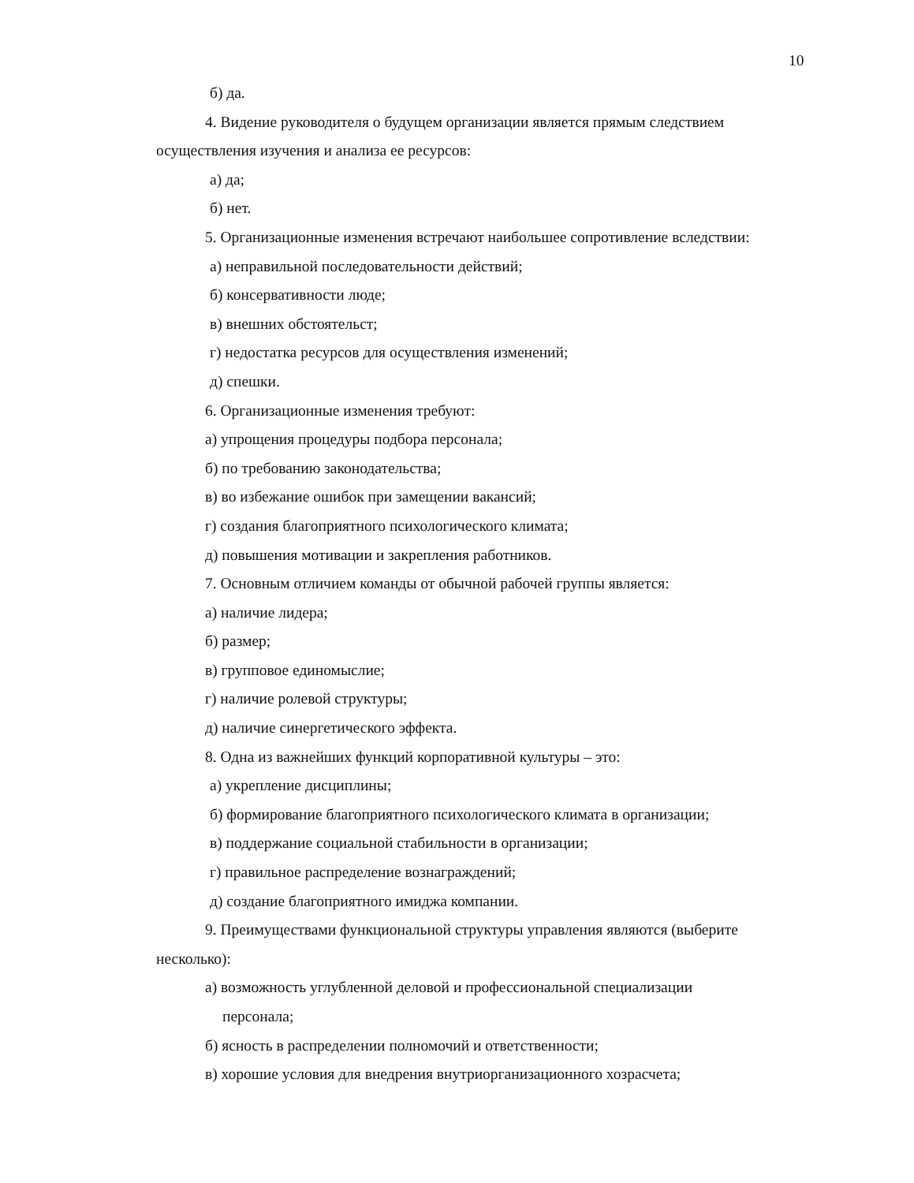10
б) да.
4. Видение руководителя о будущем организации является прямым следствием осуществления изучения и анализа ее ресурсов:
а) да;
б) нет.
5. Организационные изменения встречают наибольшее сопротивление вследствии:
а) неправильной последовательности действий;
б) консервативности люде;
в) внешних обстоятельст;
г) недостатка ресурсов для осуществления изменений;
д) спешки.
6. Организационные изменения требуют:
а) упрощения процедуры подбора персонала;
б) по требованию законодательства;
в) во избежание ошибок при замещении вакансий;
г) создания благоприятного психологического климата;
д) повышения мотивации и закрепления работников.
7. Основным отличием команды от обычной рабочей группы является:
а) наличие лидера;
б) размер;
в) групповое единомыслие;
г) наличие ролевой структуры;
д) наличие синергетического эффекта.
8. Одна из важнейших функций корпоративной культуры – это:
а) укрепление дисциплины;
б) формирование благоприятного психологического климата в организации;
в) поддержание социальной стабильности в организации;
г) правильное распределение вознаграждений;
д) создание благоприятного имиджа компании.
9. Преимуществами функциональной структуры управления являются (выберите несколько):
а) возможность углубленной деловой и профессиональной специализации
персонала;
б) ясность в распределении полномочий и ответственности;
в) хорошие условия для внедрения внутриорганизационного хозрасчета;